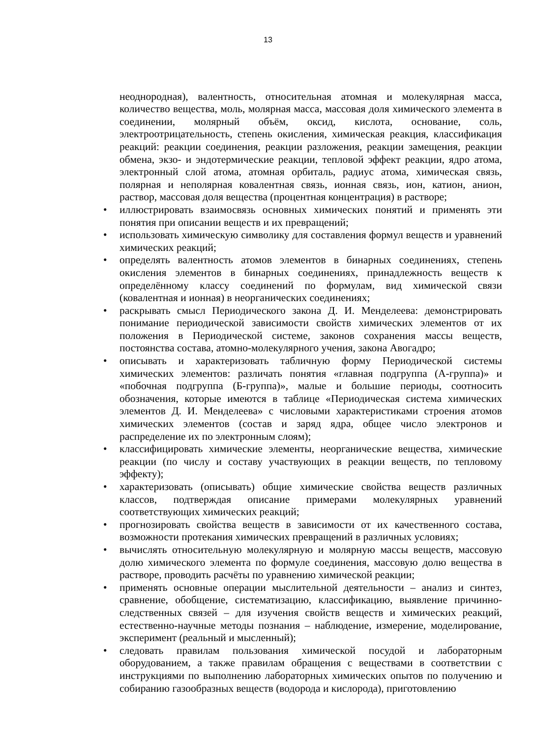13
неоднородная), валентность, относительная атомная и молекулярная масса, количество вещества, моль, молярная масса, массовая доля химического элемента в соединении, молярный объём, оксид, кислота, основание, соль, электроотрицательность, степень окисления, химическая реакция, классификация реакций: реакции соединения, реакции разложения, реакции замещения, реакции обмена, экзо- и эндотермические реакции, тепловой эффект реакции, ядро атома, электронный слой атома, атомная орбиталь, радиус атома, химическая связь, полярная и неполярная ковалентная связь, ионная связь, ион, катион, анион, раствор, массовая доля вещества (процентная концентрация) в растворе;
• иллюстрировать взаимосвязь основных химических понятий и применять эти понятия при описании веществ и их превращений;
• использовать химическую символику для составления формул веществ и уравнений химических реакций;
• определять валентность атомов элементов в бинарных соединениях, степень окисления элементов в бинарных соединениях, принадлежность веществ к определённому классу соединений по формулам, вид химической связи (ковалентная и ионная) в неорганических соединениях;
• раскрывать смысл Периодического закона Д. И. Менделеева: демонстрировать понимание периодической зависимости свойств химических элементов от их положения в Периодической системе, законов сохранения массы веществ, постоянства состава, атомно-молекулярного учения, закона Авогадро;
• описывать и характеризовать табличную форму Периодической системы химических элементов: различать понятия «главная подгруппа (А-группа)» и «побочная подгруппа (Б-группа)», малые и большие периоды, соотносить обозначения, которые имеются в таблице «Периодическая система химических элементов Д. И. Менделеева» с числовыми характеристиками строения атомов химических элементов (состав и заряд ядра, общее число электронов и распределение их по электронным слоям);
• классифицировать химические элементы, неорганические вещества, химические реакции (по числу и составу участвующих в реакции веществ, по тепловому эффекту);
• характеризовать (описывать) общие химические свойства веществ различных классов, подтверждая описание примерами молекулярных уравнений соответствующих химических реакций;
• прогнозировать свойства веществ в зависимости от их качественного состава, возможности протекания химических превращений в различных условиях;
• вычислять относительную молекулярную и молярную массы веществ, массовую долю химического элемента по формуле соединения, массовую долю вещества в растворе, проводить расчёты по уравнению химической реакции;
• применять основные операции мыслительной деятельности – анализ и синтез, сравнение, обобщение, систематизацию, классификацию, выявление причинно-следственных связей – для изучения свойств веществ и химических реакций, естественно-научные методы познания – наблюдение, измерение, моделирование, эксперимент (реальный и мысленный);
• следовать правилам пользования химической посудой и лабораторным оборудованием, а также правилам обращения с веществами в соответствии с инструкциями по выполнению лабораторных химических опытов по получению и собиранию газообразных веществ (водорода и кислорода), приготовлению